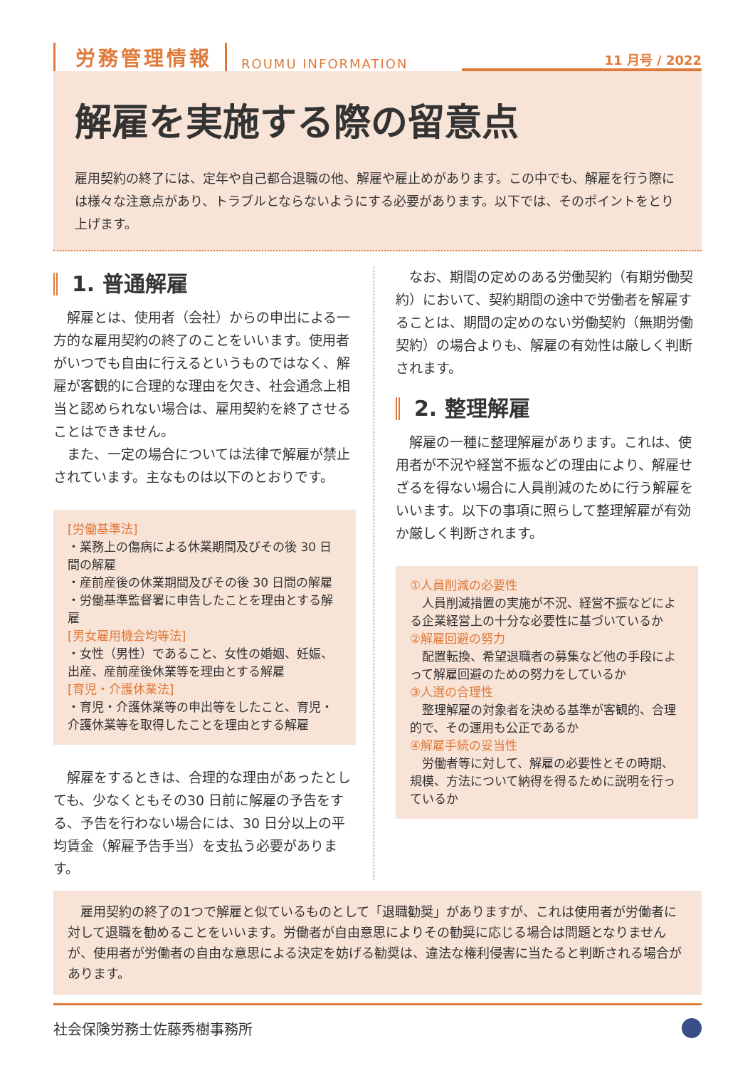労務管理情報 ROUMU INFORMATION
11 月号 / 2022
解雇を実施する際の留意点
雇用契約の終了には、定年や自己都合退職の他、解雇や雇止めがあります。この中でも、解雇を行う際には様々な注意点があり、トラブルとならないようにする必要があります。以下では、そのポイントをとり上げます。
1. 普通解雇
　解雇とは、使用者（会社）からの申出による一方的な雇用契約の終了のことをいいます。使用者がいつでも自由に行えるというものではなく、解雇が客観的に合理的な理由を欠き、社会通念上相当と認められない場合は、雇用契約を終了させることはできません。
　また、一定の場合については法律で解雇が禁止されています。主なものは以下のとおりです。
[労働基準法]
・業務上の傷病による休業期間及びその後 30 日間の解雇
・産前産後の休業期間及びその後 30 日間の解雇
・労働基準監督署に申告したことを理由とする解雇
[男女雇用機会均等法]
・女性（男性）であること、女性の婚姻、妊娠、出産、産前産後休業等を理由とする解雇
[育児・介護休業法]
・育児・介護休業等の申出等をしたこと、育児・介護休業等を取得したことを理由とする解雇
　解雇をするときは、合理的な理由があったとしても、少なくともその30 日前に解雇の予告をする、予告を行わない場合には、30 日分以上の平均賃金（解雇予告手当）を支払う必要があります。
　なお、期間の定めのある労働契約（有期労働契約）において、契約期間の途中で労働者を解雇することは、期間の定めのない労働契約（無期労働契約）の場合よりも、解雇の有効性は厳しく判断されます。
2. 整理解雇
　解雇の一種に整理解雇があります。これは、使用者が不況や経営不振などの理由により、解雇せざるを得ない場合に人員削減のために行う解雇をいいます。以下の事項に照らして整理解雇が有効か厳しく判断されます。
①人員削減の必要性
　人員削減措置の実施が不況、経営不振などによる企業経営上の十分な必要性に基づいているか
②解雇回避の努力
　配置転換、希望退職者の募集など他の手段によって解雇回避のための努力をしているか
③人選の合理性
　整理解雇の対象者を決める基準が客観的、合理的で、その運用も公正であるか
④解雇手続の妥当性
　労働者等に対して、解雇の必要性とその時期、規模、方法について納得を得るために説明を行っているか
　雇用契約の終了の1つで解雇と似ているものとして「退職勧奨」がありますが、これは使用者が労働者に対して退職を勧めることをいいます。労働者が自由意思によりその勧奨に応じる場合は問題となりませんが、使用者が労働者の自由な意思による決定を妨げる勧奨は、違法な権利侵害に当たると判断される場合があります。
社会保険労務士佐藤秀樹事務所